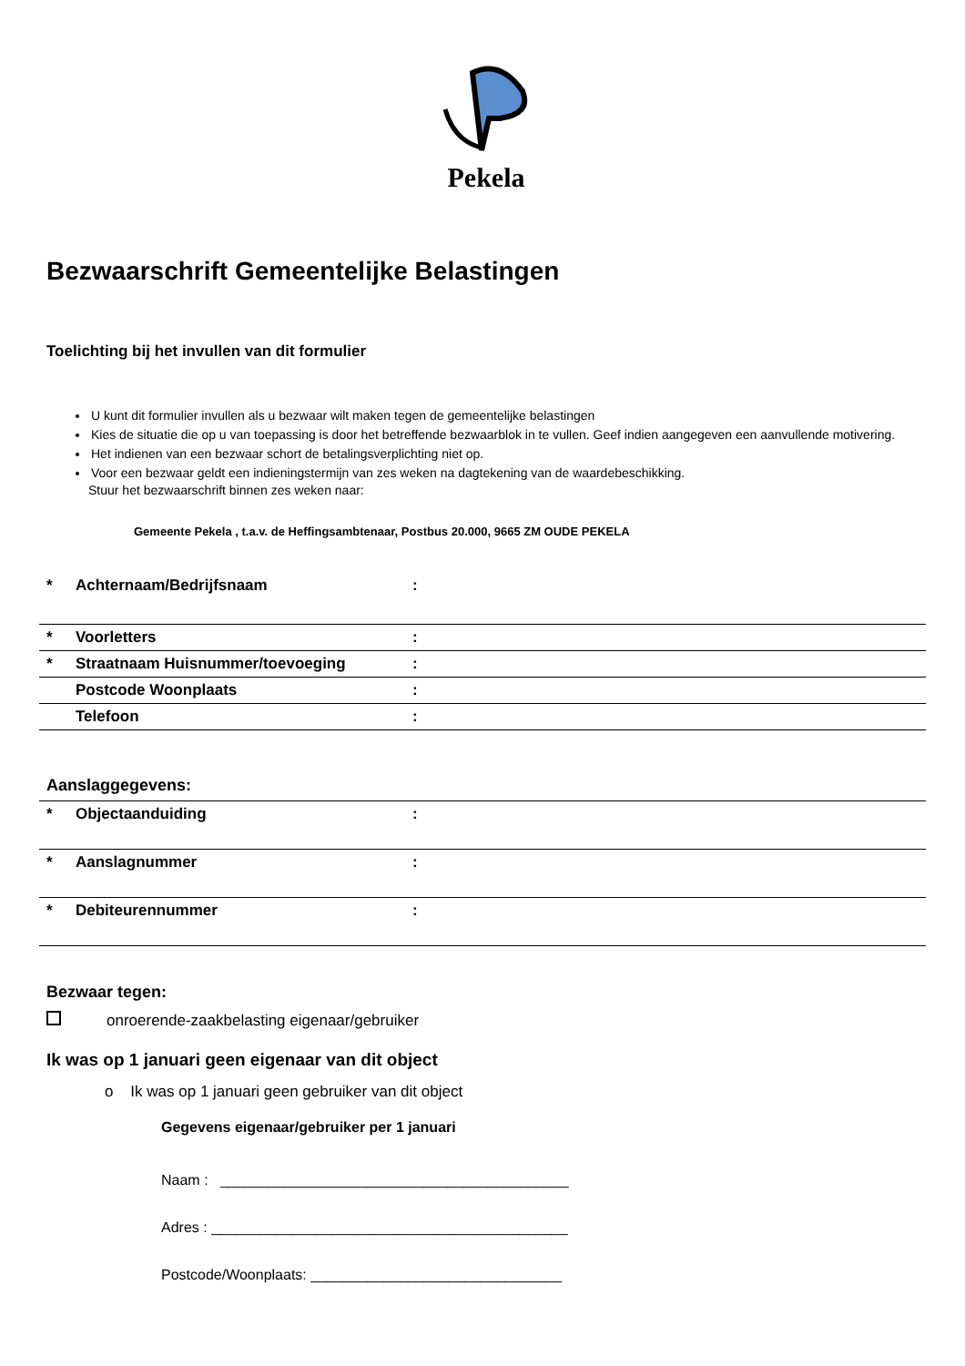Pekela
Bezwaarschrift Gemeentelijke Belastingen
Toelichting bij het invullen van dit formulier
U kunt dit formulier invullen als u bezwaar wilt maken tegen de gemeentelijke belastingen
Kies de situatie die op u van toepassing is door het betreffende bezwaarblok in te vullen. Geef indien aangegeven een aanvullende motivering.
Het indienen van een bezwaar schort de betalingsverplichting niet op.
Voor een bezwaar geldt een indieningstermijn van zes weken na dagtekening van de waardebeschikking.
Stuur het bezwaarschrift binnen zes weken naar:
Gemeente Pekela , t.a.v. de Heffingsambtenaar, Postbus 20.000, 9665 ZM OUDE PEKELA
| * | Achternaam/Bedrijfsnaam | : |
| * | Voorletters | : |
| * | Straatnaam Huisnummer/toevoeging | : |
| | Postcode Woonplaats | : |
| | Telefoon | : |
Aanslaggegevens:
| * | Objectaanduiding | : |
| * | Aanslagnummer | : |
| * | Debiteurennummer | : |
Bezwaar tegen:
onroerende-zaakbelasting eigenaar/gebruiker
Ik was op 1 januari geen eigenaar van dit object
o Ik was op 1 januari geen gebruiker van dit object
Gegevens eigenaar/gebruiker per 1 januari
Naam : ___________________________________________
Adres : ____________________________________________
Postcode/Woonplaats: _______________________________